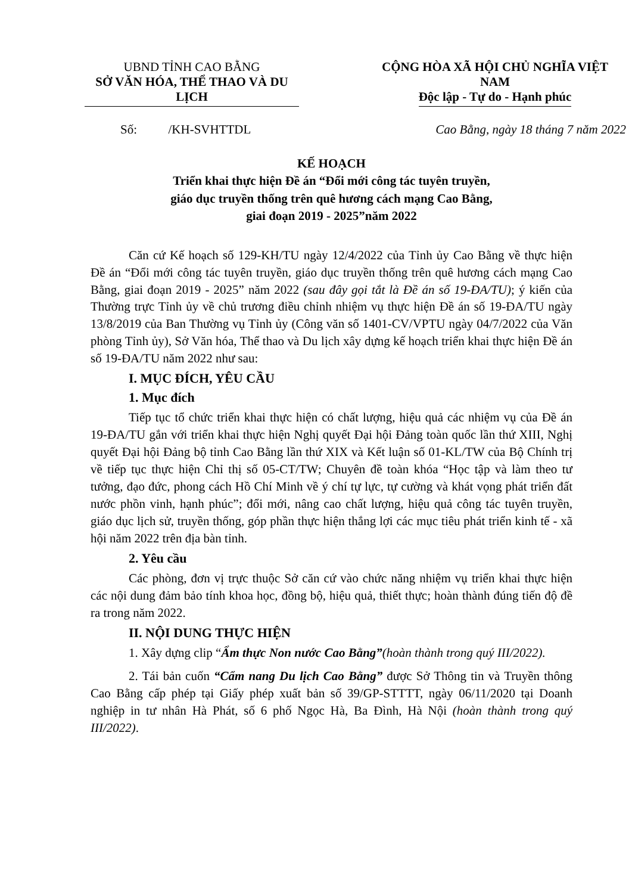UBND TỈNH CAO BẰNG
SỞ VĂN HÓA, THỂ THAO VÀ DU LỊCH
CỘNG HÒA XÃ HỘI CHỦ NGHĨA VIỆT NAM
Độc lập - Tự do - Hạnh phúc
Số: /KH-SVHTTDL Cao Bằng, ngày 18 tháng 7 năm 2022
KẾ HOẠCH
Triển khai thực hiện Đề án “Đổi mới công tác tuyên truyền,
giáo dục truyền thống trên quê hương cách mạng Cao Bằng,
giai đoạn 2019 - 2025”năm 2022
Căn cứ Kế hoạch số 129-KH/TU ngày 12/4/2022 của Tỉnh ủy Cao Bằng về thực hiện Đề án “Đổi mới công tác tuyên truyền, giáo dục truyền thống trên quê hương cách mạng Cao Bằng, giai đoạn 2019 - 2025” năm 2022 (sau đây gọi tắt là Đề án số 19-ĐA/TU); ý kiến của Thường trực Tỉnh ủy về chủ trương điều chỉnh nhiệm vụ thực hiện Đề án số 19-ĐA/TU ngày 13/8/2019 của Ban Thường vụ Tỉnh ủy (Công văn số 1401-CV/VPTU ngày 04/7/2022 của Văn phòng Tỉnh ủy), Sở Văn hóa, Thể thao và Du lịch xây dựng kế hoạch triển khai thực hiện Đề án số 19-ĐA/TU năm 2022 như sau:
I. MỤC ĐÍCH, YÊU CẦU
1. Mục đích
Tiếp tục tổ chức triển khai thực hiện có chất lượng, hiệu quả các nhiệm vụ của Đề án 19-ĐA/TU gắn với triển khai thực hiện Nghị quyết Đại hội Đảng toàn quốc lần thứ XIII, Nghị quyết Đại hội Đảng bộ tỉnh Cao Bằng lần thứ XIX và Kết luận số 01-KL/TW của Bộ Chính trị về tiếp tục thực hiện Chỉ thị số 05-CT/TW; Chuyên đề toàn khóa “Học tập và làm theo tư tưởng, đạo đức, phong cách Hồ Chí Minh về ý chí tự lực, tự cường và khát vọng phát triển đất nước phồn vinh, hạnh phúc”; đổi mới, nâng cao chất lượng, hiệu quả công tác tuyên truyền, giáo dục lịch sử, truyền thống, góp phần thực hiện thắng lợi các mục tiêu phát triển kinh tế - xã hội năm 2022 trên địa bàn tỉnh.
2. Yêu cầu
Các phòng, đơn vị trực thuộc Sở căn cứ vào chức năng nhiệm vụ triển khai thực hiện các nội dung đảm bảo tính khoa học, đồng bộ, hiệu quả, thiết thực; hoàn thành đúng tiến độ đề ra trong năm 2022.
II. NỘI DUNG THỰC HIỆN
1. Xây dựng clip “Ẩm thực Non nước Cao Bằng”(hoàn thành trong quý III/2022).
2. Tái bản cuốn “Cẩm nang Du lịch Cao Bằng” được Sở Thông tin và Truyền thông Cao Bằng cấp phép tại Giấy phép xuất bản số 39/GP-STTTT, ngày 06/11/2020 tại Doanh nghiệp in tư nhân Hà Phát, số 6 phố Ngọc Hà, Ba Đình, Hà Nội (hoàn thành trong quý III/2022).